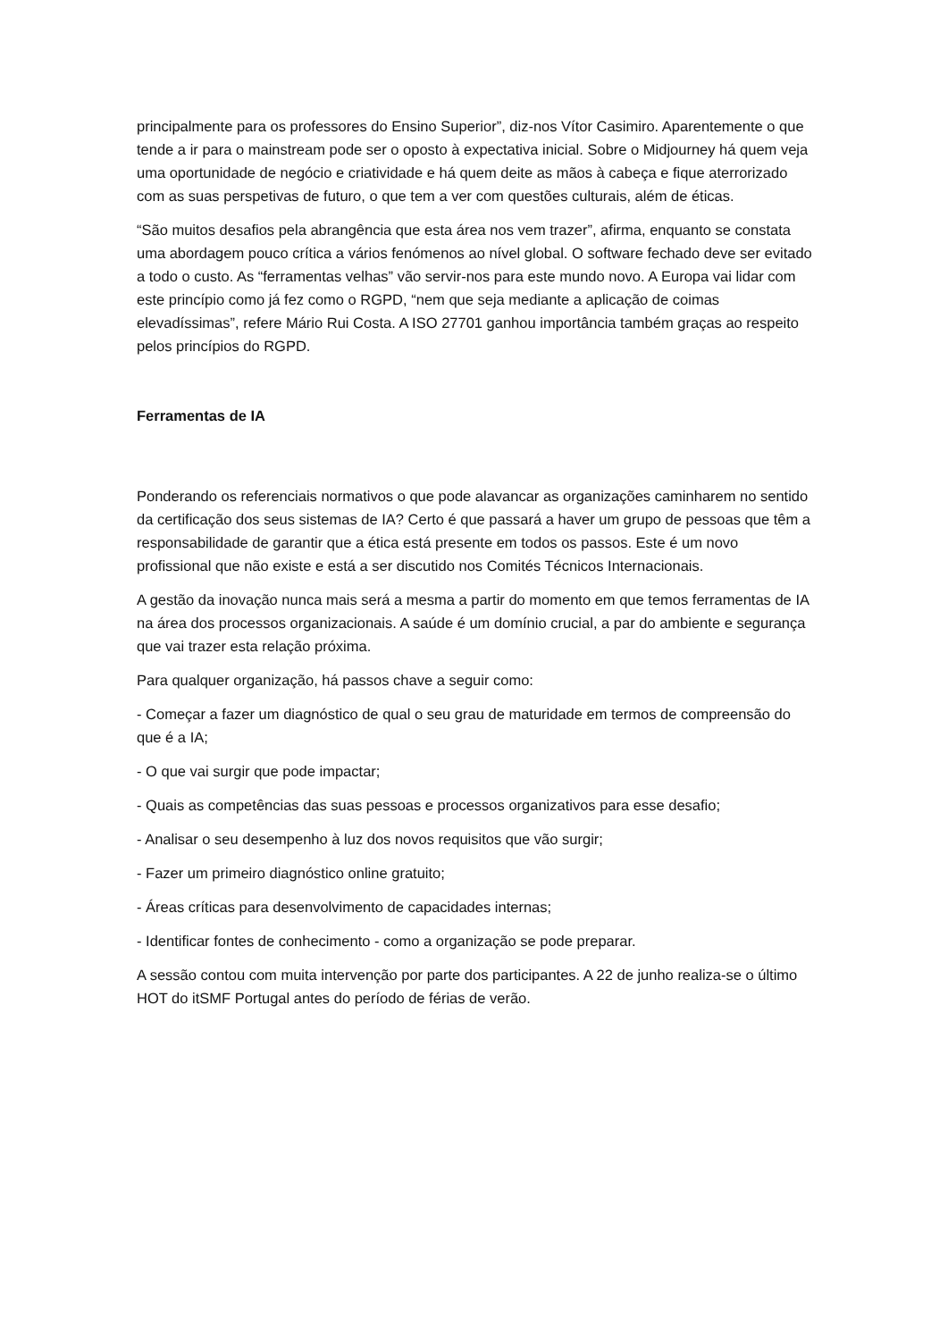principalmente para os professores do Ensino Superior”, diz-nos Vítor Casimiro. Aparentemente o que tende a ir para o mainstream pode ser o oposto à expectativa inicial. Sobre o Midjourney há quem veja uma oportunidade de negócio e criatividade e há quem deite as mãos à cabeça e fique aterrorizado com as suas perspetivas de futuro, o que tem a ver com questões culturais, além de éticas.
“São muitos desafios pela abrangência que esta área nos vem trazer”, afirma, enquanto se constata uma abordagem pouco crítica a vários fenómenos ao nível global. O software fechado deve ser evitado a todo o custo. As “ferramentas velhas” vão servir-nos para este mundo novo. A Europa vai lidar com este princípio como já fez como o RGPD, “nem que seja mediante a aplicação de coimas elevadíssimas”, refere Mário Rui Costa. A ISO 27701 ganhou importância também graças ao respeito pelos princípios do RGPD.
Ferramentas de IA
Ponderando os referenciais normativos o que pode alavancar as organizações caminharem no sentido da certificação dos seus sistemas de IA? Certo é que passará a haver um grupo de pessoas que têm a responsabilidade de garantir que a ética está presente em todos os passos. Este é um novo profissional que não existe e está a ser discutido nos Comités Técnicos Internacionais.
A gestão da inovação nunca mais será a mesma a partir do momento em que temos ferramentas de IA na área dos processos organizacionais. A saúde é um domínio crucial, a par do ambiente e segurança que vai trazer esta relação próxima.
Para qualquer organização, há passos chave a seguir como:
- Começar a fazer um diagnóstico de qual o seu grau de maturidade em termos de compreensão do que é a IA;
- O que vai surgir que pode impactar;
- Quais as competências das suas pessoas e processos organizativos para esse desafio;
- Analisar o seu desempenho à luz dos novos requisitos que vão surgir;
- Fazer um primeiro diagnóstico online gratuito;
- Áreas críticas para desenvolvimento de capacidades internas;
- Identificar fontes de conhecimento - como a organização se pode preparar.
A sessão contou com muita intervenção por parte dos participantes. A 22 de junho realiza-se o último HOT do itSMF Portugal antes do período de férias de verão.